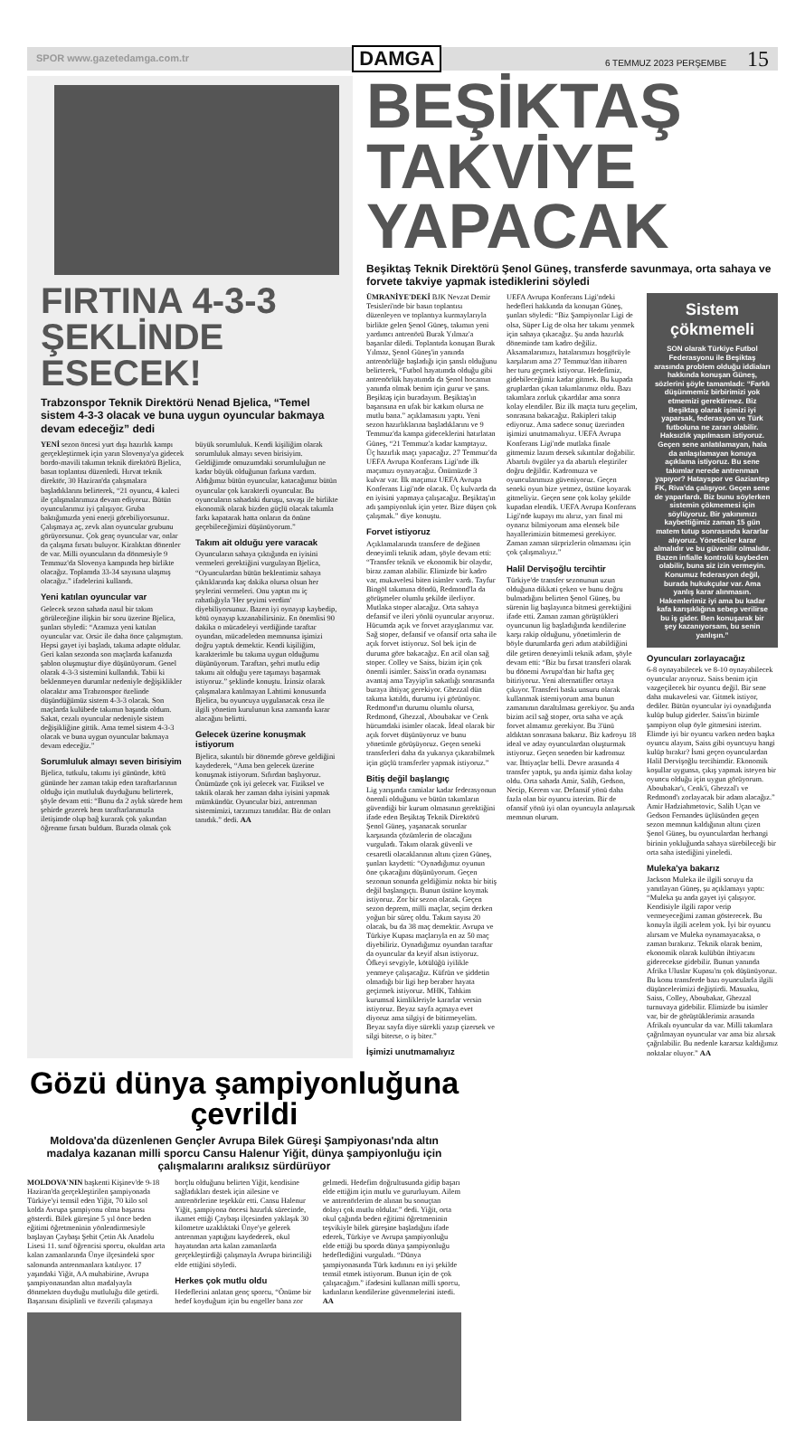SPOR www.gazetedamga.com.tr DAMGA 6 TEMMUZ 2023 PERŞEMBE 15
FIRTINA 4-3-3 ŞEKLİNDE ESECEK!
Trabzonspor Teknik Direktörü Nenad Bjelica, “Temel sistem 4-3-3 olacak ve buna uygun oyuncular bakmaya devam edeceğiz” dedi
YENİ sezon öncesi yurt dışı hazırlık kampı gerçekleştirmek için yarın Slovenya'ya gidecek bordo-mavili takımın teknik direktörü Bjelica, basın toplantısı düzenledi. Hırvat teknik direktör, 30 Haziran'da çalışmalara başladıklarını belirterek, “21 oyuncu, 4 kaleci ile çalışmalarımıza devam ediyoruz. Bütün oyuncularımız iyi çalışıyor. Gruba baktığımızda yeni enerji görebiliyorsunuz. Çalışmaya aç, zevk alan oyuncular grubunu görüyorsunuz. Çok genç oyuncular var, onlar da çalışma fırsatı buluyor. Kiralıktan dönenler de var. Milli oyuncuların da dönmesiyle 9 Temmuz'da Slovenya kampında hep birlikte olacağız. Toplamda 33-34 sayısına ulaşmış olacağız.” ifadelerini kullandı.
Yeni katılan oyuncular var
Gelecek sezon sahada nasıl bir takım görüleceğine ilişkin bir soru üzerine Bjelica, şunları söyledi: “Aramıza yeni katılan oyuncular var. Orsic ile daha önce çalışmıştım. Hepsi gayet iyi başladı, takıma adapte oldular. Geri kalan sezonda son maçlarda kafanızda şablon oluşmuştur diye düşünüyorum. Genel olarak 4-3-3 sistemini kullandık. Tabii ki beklenmeyen durumlar nedeniyle değişiklikler olacaktır ama Trabzonspor özelinde düşündüğümüz sistem 4-3-3 olacak. Son maçlarda kulübede takımın başında oldum. Sakat, cezalı oyuncular nedeniyle sistem değişikliğine gittik. Ama temel sistem 4-3-3 olacak ve buna uygun oyuncular bakmaya devam edeceğiz.”
Sorumluluk almayı seven birisiyim
Bjelica, tutkulu, takımı iyi gününde, kötü gününde her zaman takip eden taraftarlarının olduğu için mutluluk duyduğunu belirterek, şöyle devam etti: “Bunu da 2 aylık sürede hem şehirde gezerek hem taraftarlarımızla iletişimde olup bağ kurarak çok yakından öğrenme fırsatı buldum. Burada olmak çok büyük sorumluluk. Kendi kişiliğim olarak sorumluluk almayı seven birisiyim. Geldiğimde omuzumdaki sorumluluğun ne kadar büyük olduğunun farkına vardım. Aldığımız bütün oyuncular, katacağımız bütün oyuncular çok karakterli oyuncular. Bu oyuncuların sahadaki duruşu, savaşı ile birlikte ekonomik olarak bizden güçlü olacak takımla farkı kapatarak hatta onların da önüne geçebileceğimizi düşünüyorum.”
Takım ait olduğu yere varacak
Oyuncuların sahaya çıktığında en iyisini vermeleri gerektiğini vurgulayan Bjelica, “Oyunculardan bütün beklentimiz sahaya çıktıklarında kaç dakika olursa olsun her şeylerini vermeleri. Onu yaptın mı iç rahatlığıyla 'Her şeyimi verdim' diyebiliyorsunuz. Bazen iyi oynayıp kaybedip, kötü oynayıp kazanabilirsiniz. En önemlisi 90 dakika o mücadeleyi verdiğinde taraftar oyundan, mücadeleden memnunsa işimizi doğru yaptık demektir. Kendi kişiliğim, karakterimle bu takıma uygun olduğumu düşünüyorum. Taraftarı, şehri mutlu edip takımı ait olduğu yere taşımayı başarmak istiyoruz.” şeklinde konuştu. İzinsiz olarak çalışmalara katılmayan Lahtimi konusunda Bjelica, bu oyuncuya uygulanacak ceza ile ilgili yönetim kurulunun kısa zamanda karar alacağını belirtti.
Gelecek üzerine konuşmak istiyorum
Bjelica, sıkıntılı bir dönemde göreve geldiğini kaydederek, “Ama ben gelecek üzerine konuşmak istiyorum. Sıfırdan başlıyoruz. Önümüzde çok iyi gelecek var. Fiziksel ve taktik olarak her zaman daha iyisini yapmak mümkündür. Oyuncular bizi, antrenman sistemimizi, tarzımızı tanıdılar. Biz de onları tanıdık.” dedi. AA
BEŞİKTAŞ TAKVİYE YAPACAK
Beşiktaş Teknik Direktörü Şenol Güneş, transferde savunmaya, orta sahaya ve forvete takviye yapmak istediklerini söyledi
ÜMRANİYE'DEKİ BJK Nevzat Demir Tesisleri'nde bir basın toplantısı düzenleyen ve toplantıya kurmaylarıyla birlikte gelen Şenol Güneş, takımın yeni yardımcı antrenörü Burak Yılmaz'a başarılar diledi. Toplantıda konuşan Burak Yılmaz, Şenol Güneş'in yanında antrenörlüğe başladığı için şanslı olduğunu belirterek, “Futbol hayatımda olduğu gibi antrenörlük hayatımda da Şenol hocamın yanında olmak benim için gurur ve şans. Beşiktaş için buradayım. Beşiktaş'ın başarısına en ufak bir katkım olursa ne mutlu bana.” açıklamasını yaptı. Yeni sezon hazırlıklarına başladıklarını ve 9 Temmuz'da kampa gideceklerini hatırlatan Güneş, “21 Temmuz'a kadar kamptayız. Üç hazırlık maçı yapacağız. 27 Temmuz'da UEFA Avrupa Konferans Ligi'nde ilk maçımızı oynayacağız. Önümüzde 3 kulvar var. İlk maçımız UEFA Avrupa Konferans Ligi'nde olacak. Üç kulvarda da en iyisini yapmaya çalışacağız. Beşiktaş'ın adı şampiyonluk için yeter. Bize düşen çok çalışmak.” diye konuştu.
Forvet istiyoruz
Açıklamalarında transfere de değinen deneyimli teknik adam, şöyle devam etti: “Transfer teknik ve ekonomik bir olaydır, biraz zaman alabilir. Elimizde bir kadro var, mukavelesi biten isimler vardı. Tayfur Bingöl takımına döndü, Redmond'la da görüşmeler olumlu şekilde ilerliyor. Mutlaka stoper alacağız. Orta sahaya defansif ve ileri yönlü oyuncular arıyoruz. Hücumda açık ve forvet arayışlarımız var. Sağ stoper, defansif ve ofansif orta saha ile açık forvet istiyoruz. Sol bek için de duruma göre bakacağız. En acil olan sağ stoper. Colley ve Saiss, bizim için çok önemli isimler. Saiss'in orada oynaması avantaj ama Tayyip'in sakatlığı sonrasında buraya ihtiyaç gerekiyor. Ghezzal dün takıma katıldı, durumu iyi görünüyor. Redmond'ın durumu olumlu olursa, Redmond, Ghezzal, Aboubakar ve Cenk hücumdaki isimler olacak. İdeal olarak bir açık forvet düşünüyoruz ve bunu yönetimle görüşüyoruz. Geçen seneki transferleri daha da yukarıya çıkarabilmek için güçlü transferler yapmak istiyoruz.”
Bitiş değil başlangıç
Lig yarışında camialar kadar federasyonun önemli olduğunu ve bütün takımların güvendiği bir kurum olmasının gerektiğini ifade eden Beşiktaş Teknik Direktörü Şenol Güneş, yaşanacak sorunlar karşısında çözümlerin de olacağını vurguladı. Takım olarak güvenli ve cesaretli olacaklarının altını çizen Güneş, şunları kaydetti: “Oynadığımız oyunun öne çıkacağını düşünüyorum. Geçen sezonun sonunda geldiğimiz nokta bir bitiş değil başlangıçtı. Bunun üstüne koymak istiyoruz. Zor bir sezon olacak. Geçen sezon deprem, milli maçlar, seçim derken yoğun bir süreç oldu. Takım sayısı 20 olacak, bu da 38 maç demektir. Avrupa ve Türkiye Kupası maçlarıyla en az 50 maç diyebiliriz. Oynadığımız oyundan taraftar da oyuncular da keyif alsın istiyoruz. Öfkeyi sevgiyle, kötülüğü iyilikle yenmeye çalışacağız. Küfrün ve şiddetin olmadığı bir ligi hep beraber hayata geçirmek istiyoruz. MHK, Tahkim kurumsal kimlikleriyle kararlar versin istiyoruz. Beyaz sayfa açmaya evet diyoruz ama silgiyi de bitirmeyelim. Beyaz sayfa diye sürekli yazıp çizersek ve silgi biterse, o iş biter.”
İşimizi unutmamalıyız
UEFA Avrupa Konferans Ligi'ndeki hedefleri hakkında da konuşan Güneş, şunları söyledi: “Biz Şampiyonlar Ligi de olsa, Süper Lig de olsa her takımı yenmek için sahaya çıkacağız. Şu anda hazırlık döneminde tam kadro değiliz. Aksamalarımızı, hatalarımızı hoşgörüyle karşılarım ama 27 Temmuz'dan itibaren her turu geçmek istiyoruz. Hedefimiz, gidebileceğimiz kadar gitmek. Bu kupada gruplardan çıkan takımlarımız oldu. Bazı takımlara zorluk çıkardılar ama sonra kolay elendiler. Biz ilk maçta turu geçelim, sonrasına bakacağız. Rakipleri takip ediyoruz. Ama sadece sonuç üzerinden işimizi unutmamalıyız. UEFA Avrupa Konferans Ligi'nde mutlaka finale gitmemiz lazım dersek sıkıntılar doğabilir. Abartılı övgüler ya da abartılı eleştiriler doğru değildir. Kadromuza ve oyuncularımıza güveniyoruz. Geçen seneki oyun bize yetmez, üstüne koyarak gitmeliyiz. Geçen sene çok kolay şekilde kupadan elendik. UEFA Avrupa Konferans Ligi'nde kupayı mı alırız, yarı final mi oynarız bilmiyorum ama elensek bile hayallerimizin bitmemesi gerekiyor. Zaman zaman sürprizlerin olmaması için çok çalışmalıyız.”
Halil Dervişoğlu tercihtir
Türkiye'de transfer sezonunun uzun olduğuna dikkati çeken ve bunu doğru bulmadığını belirten Şenol Güneş, bu sürenin lig başlayınca bitmesi gerektiğini ifade etti. Zaman zaman görüştükleri oyuncunun lig başladığında kendilerine karşı rakip olduğunu, yönetimlerin de böyle durumlarda geri adım atabildiğini dile getiren deneyimli teknik adam, şöyle devam etti: “Biz bu fırsat transferi olarak bu dönemi Avrupa'dan bir hafta geç bitiriyoruz. Yeni alternatifler ortaya çıkıyor. Transferi baskı unsuru olarak kullanmak istemiyorum ama bunun zamanının daraltılması gerekiyor. Şu anda bizim acil sağ stoper, orta saha ve açık forvet almamız gerekiyor. Bu 3'ünü aldıktan sonrasına bakarız. Biz kadroyu 18 ideal ve aday oyunculardan oluşturmak istiyoruz. Geçen seneden bir kadromuz var. İhtiyaçlar belli. Devre arasında 4 transfer yaptık, şu anda işimiz daha kolay oldu. Orta sahada Amir, Salih, Gedson, Necip, Kerem var. Defansif yönü daha fazla olan bir oyuncu isterim. Bir de ofansif yönü iyi olan oyuncuyla anlaşırsak memnun olurum.
Sistem çökmemeli
SON olarak Türkiye Futbol Federasyonu ile Beşiktaş arasında problem olduğu iddiaları hakkında konuşan Güneş, sözlerini şöyle tamamladı: “Farklı düşünmemiz birbirimizi yok etmemizi gerektirmez. Biz Beşiktaş olarak işimizi iyi yaparsak, federasyon ve Türk futboluna ne zararı olabilir. Haksızlık yapılmasın istiyoruz. Geçen sene anlatılamayan, hala da anlaşılamayan konuya açıklama istiyoruz. Bu sene takımlar nerede antrenman yapıyor? Hatayspor ve Gaziantep FK, Riva'da çalışıyor. Geçen sene de yaparlardı. Biz bunu söylerken sistemin çökmemesi için söylüyoruz. Bir yakınımızı kaybettiğimiz zaman 15 gün matem tutup sonrasında kararlar alıyoruz. Yöneticiler karar almalıdır ve bu güvenilir olmalıdır. Bazen infialle kontrolü kaybeden olabilir, buna siz izin vermeyin. Konumuz federasyon değil, burada hukukçular var. Ama yanlış karar alınmasın. Hakemlerimiz iyi ama bu kadar kafa karışıklığına sebep verilirse bu iş gider. Ben konuşarak bir şey kazanıyorsam, bu senin yanlışın.”
Oyuncuları zorlayacağız
6-8 oynayabilecek ve 8-10 oynayabilecek oyuncular arıyoruz. Saiss benim için vazgeçilecek bir oyuncu değil. Bir sene daha mukavelesi var. Gitmek istiyor, dediler. Bütün oyuncular iyi oynadığında kulüp bulup giderler. Saiss'in bizimle şampiyon olup öyle gitmesini isterim. Elimde iyi bir oyuncu varken neden başka oyuncu alayım, Saiss gibi oyuncuyu hangi kulüp bırakır? İsmi geçen oyunculardan Halil Dervişoğlu tercihimdir. Ekonomik koşullar uygunsa, çıkış yapmak isteyen bir oyuncu olduğu için uygun görüyorum. Aboubakar'ı, Cenk'i, Ghezzal'ı ve Redmond'ı zorlayacak bir adam alacağız.” Amir Hadziahmetovic, Salih Uçan ve Gedson Fernandes üçlüsünden geçen sezon memnun kaldığının altını çizen Şenol Güneş, bu oyunculardan herhangi birinin yokluğunda sahaya sürebileceği bir orta saha istediğini yineledi.
Muleka'ya bakarız
Jackson Muleka ile ilgili soruyu da yanıtlayan Güneş, şu açıklamayı yaptı: “Muleka şu anda gayet iyi çalışıyor. Kendisiyle ilgili rapor verip vermeyeceğimi zaman gösterecek. Bu konuyla ilgili acelem yok. İyi bir oyuncu alırsam ve Muleka oynamayacaksa, o zaman bırakırız. Teknik olarak benim, ekonomik olarak kulübün ihtiyacını giderecekse gidebilir. Bunun yanında Afrika Uluslar Kupası'nı çok düşünüyoruz. Bu konu transferde bazı oyuncularla ilgili düşüncelerimizi değiştirdi. Masuaku, Saiss, Colley, Aboubakar, Ghezzal turnuvaya gidebilir. Elimizde bu isimler var, bir de görüştüklerimiz arasında Afrikalı oyuncular da var. Milli takımlara çağrılmayan oyuncular var ama biz alırsak çağrılabilir. Bu nedenle kararsız kaldığımız noktalar oluyor.” AA
Gözü dünya şampiyonluğuna çevrildi
Moldova'da düzenlenen Gençler Avrupa Bilek Güreşi Şampiyonası'nda altın madalya kazanan milli sporcu Cansu Halenur Yiğit, dünya şampiyonluğu için çalışmalarını aralıksız sürdürüyor
MOLDOVA'NIN başkenti Kişinev'de 9-18 Haziran'da gerçekleştirilen şampiyonada Türkiye'yi temsil eden Yiğit, 70 kilo sol kolda Avrupa şampiyonu olma başarısı gösterdi. Bilek güreşine 5 yıl önce beden eğitimi öğretmeninin yönlendirmesiyle başlayan Çaybaşı Şehit Çetin Ak Anadolu Lisesi 11. sınıf öğrencisi sporcu, okuldan arta kalan zamanlarında Ünye ilçesindeki spor salonunda antrenmanlara katılıyor. 17 yaşındaki Yiğit, AA muhabirine, Avrupa şampiyonasından altın madalyayla dönmekten duyduğu mutluluğu dile getirdi. Başarısını disiplinli ve özverili çalışmaya borçlu olduğunu belirten Yiğit, kendisine sağladıkları destek için ailesine ve antrenörlerine teşekkür etti. Cansu Halenur Yiğit, şampiyona öncesi hazırlık sürecinde, ikamet ettiği Çaybaşı ilçesinden yaklaşık 30 kilometre uzaklıktaki Ünye'ye gelerek antrenman yaptığını kaydederek, okul hayatından arta kalan zamanlarda gerçekleştirdiği çalışmayla Avrupa birinciliği elde ettiğini söyledi.
Herkes çok mutlu oldu
Hedeflerini anlatan genç sporcu, “Önüme bir hedef koyduğum için bu engeller bana zor gelmedi. Hedefim doğrultusunda gidip başarı elde ettiğim için mutlu ve gururluyum. Ailem ve antrenörlerim de alınan bu sonuçtan dolayı çok mutlu oldular.” dedi. Yiğit, orta okul çağında beden eğitimi öğretmeninin teşvikiyle bilek güreşine başladığını ifade ederek, Türkiye ve Avrupa şampiyonluğu elde ettiği bu sporda dünya şampiyonluğu hedeflediğini vurguladı. “Dünya şampiyonasında Türk kadınını en iyi şekilde temsil etmek istiyorum. Bunun için de çok çalışacağım.” ifadesini kullanan milli sporcu, kadınların kendilerine güvenmelerini istedi. AA